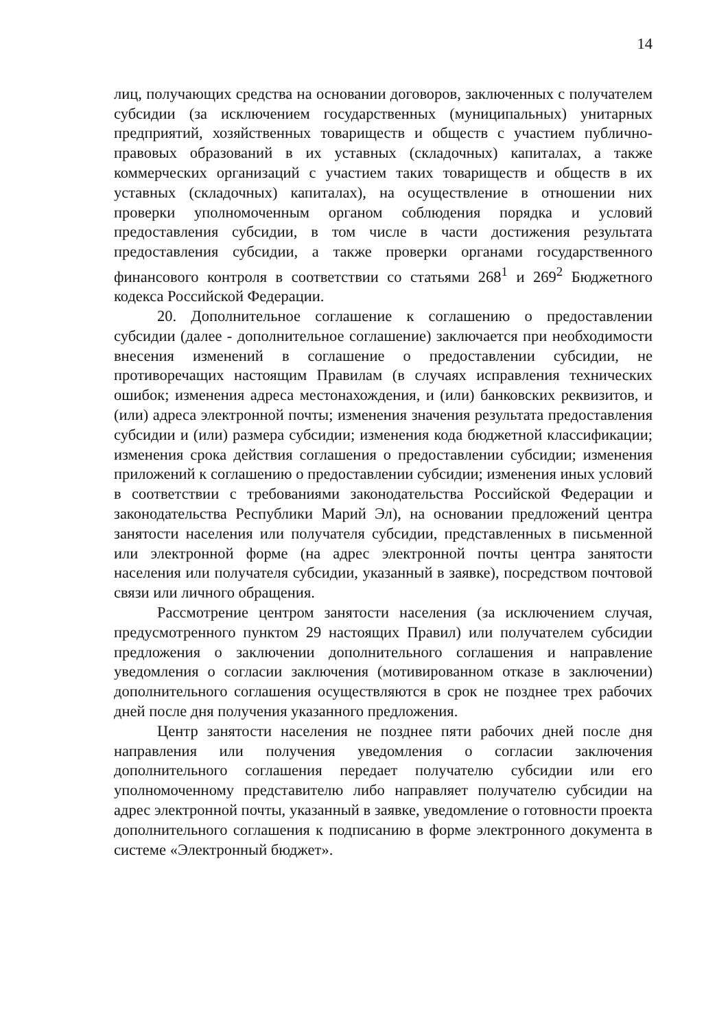14
лиц, получающих средства на основании договоров, заключенных с получателем субсидии (за исключением государственных (муниципальных) унитарных предприятий, хозяйственных товариществ и обществ с участием публично-правовых образований в их уставных (складочных) капиталах, а также коммерческих организаций с участием таких товариществ и обществ в их уставных (складочных) капиталах), на осуществление в отношении них проверки уполномоченным органом соблюдения порядка и условий предоставления субсидии, в том числе в части достижения результата предоставления субсидии, а также проверки органами государственного финансового контроля в соответствии со статьями 268<sup>1</sup> и 269<sup>2</sup> Бюджетного кодекса Российской Федерации.
20. Дополнительное соглашение к соглашению о предоставлении субсидии (далее - дополнительное соглашение) заключается при необходимости внесения изменений в соглашение о предоставлении субсидии, не противоречащих настоящим Правилам (в случаях исправления технических ошибок; изменения адреса местонахождения, и (или) банковских реквизитов, и (или) адреса электронной почты; изменения значения результата предоставления субсидии и (или) размера субсидии; изменения кода бюджетной классификации; изменения срока действия соглашения о предоставлении субсидии; изменения приложений к соглашению о предоставлении субсидии; изменения иных условий в соответствии с требованиями законодательства Российской Федерации и законодательства Республики Марий Эл), на основании предложений центра занятости населения или получателя субсидии, представленных в письменной или электронной форме (на адрес электронной почты центра занятости населения или получателя субсидии, указанный в заявке), посредством почтовой связи или личного обращения.
Рассмотрение центром занятости населения (за исключением случая, предусмотренного пунктом 29 настоящих Правил) или получателем субсидии предложения о заключении дополнительного соглашения и направление уведомления о согласии заключения (мотивированном отказе в заключении) дополнительного соглашения осуществляются в срок не позднее трех рабочих дней после дня получения указанного предложения.
Центр занятости населения не позднее пяти рабочих дней после дня направления или получения уведомления о согласии заключения дополнительного соглашения передает получателю субсидии или его уполномоченному представителю либо направляет получателю субсидии на адрес электронной почты, указанный в заявке, уведомление о готовности проекта дополнительного соглашения к подписанию в форме электронного документа в системе «Электронный бюджет».